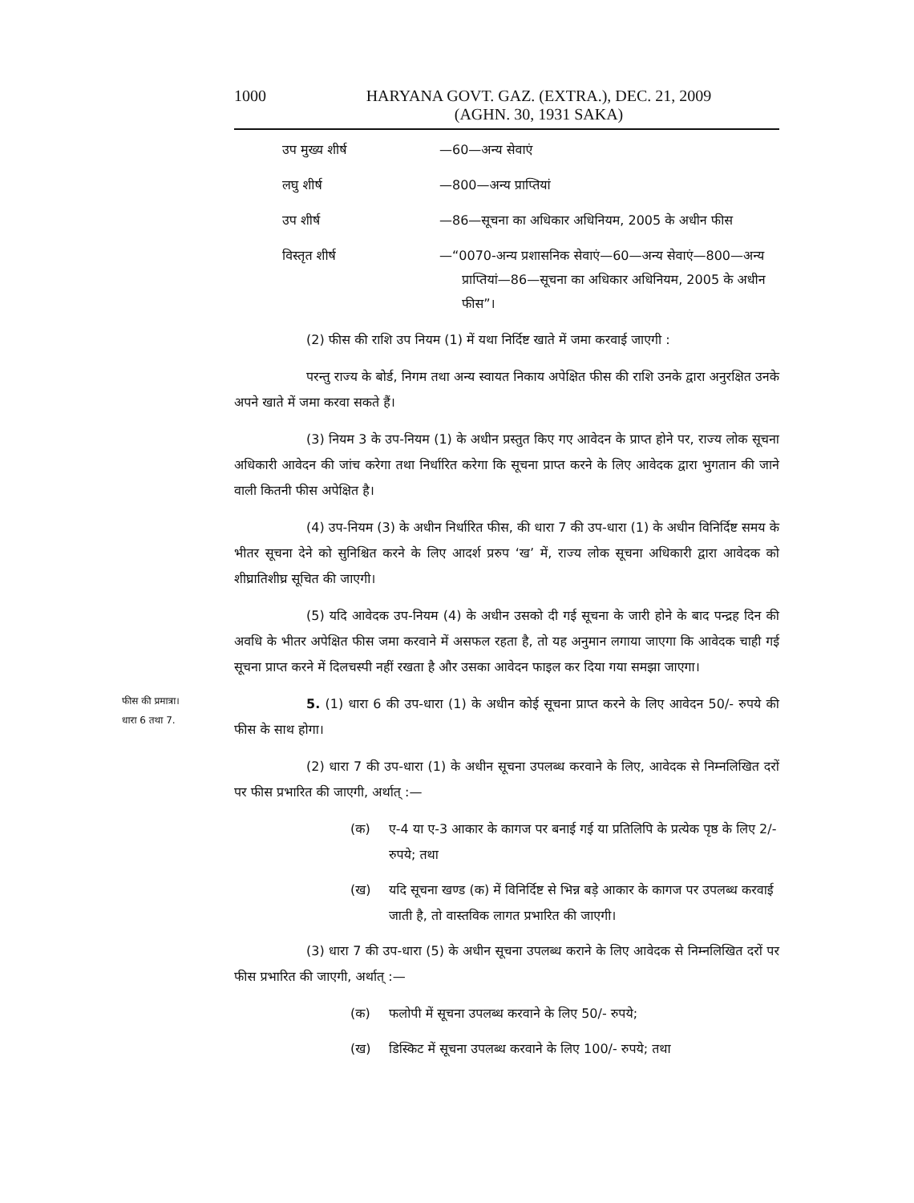1000 HARYANA GOVT. GAZ. (EXTRA.), DEC. 21, 2009
(AGHN. 30, 1931 SAKA)
उप मुख्य शीर्ष —60—अन्य सेवाएं
लघु शीर्ष —800—अन्य प्राप्तियां
उप शीर्ष —86—सूचना का अधिकार अधिनियम, 2005 के अधीन फीस
विस्तृत शीर्ष —“0070-अन्य प्रशासनिक सेवाएं—60—अन्य सेवाएं—800—अन्य प्राप्तियां—86—सूचना का अधिकार अधिनियम, 2005 के अधीन फीस”।
(2) फीस की राशि उप नियम (1) में यथा निर्दिष्ट खाते में जमा करवाई जाएगी :
परन्तु राज्य के बोर्ड, निगम तथा अन्य स्वायत निकाय अपेक्षित फीस की राशि उनके द्वारा अनुरक्षित उनके अपने खाते में जमा करवा सकते हैं।
(3) नियम 3 के उप-नियम (1) के अधीन प्रस्तुत किए गए आवेदन के प्राप्त होने पर, राज्य लोक सूचना अधिकारी आवेदन की जांच करेगा तथा निर्धारित करेगा कि सूचना प्राप्त करने के लिए आवेदक द्वारा भुगतान की जाने वाली कितनी फीस अपेक्षित है।
(4) उप-नियम (3) के अधीन निर्धारित फीस, की धारा 7 की उप-धारा (1) के अधीन विनिर्दिष्ट समय के भीतर सूचना देने को सुनिश्चित करने के लिए आदर्श प्ररुप ‘ख’ में, राज्य लोक सूचना अधिकारी द्वारा आवेदक को शीघ्रातिशीघ्र सूचित की जाएगी।
(5) यदि आवेदक उप-नियम (4) के अधीन उसको दी गई सूचना के जारी होने के बाद पन्द्रह दिन की अवधि के भीतर अपेक्षित फीस जमा करवाने में असफल रहता है, तो यह अनुमान लगाया जाएगा कि आवेदक चाही गई सूचना प्राप्त करने में दिलचस्पी नहीं रखता है और उसका आवेदन फाइल कर दिया गया समझा जाएगा।
फीस की प्रमात्रा।
धारा 6 तथा 7.
5. (1) धारा 6 की उप-धारा (1) के अधीन कोई सूचना प्राप्त करने के लिए आवेदन 50/- रुपये की फीस के साथ होगा।
(2) धारा 7 की उप-धारा (1) के अधीन सूचना उपलब्ध करवाने के लिए, आवेदक से निम्नलिखित दरों पर फीस प्रभारित की जाएगी, अर्थात् :—
(क) ए-4 या ए-3 आकार के कागज पर बनाई गई या प्रतिलिपि के प्रत्येक पृष्ठ के लिए 2/- रुपये; तथा
(ख) यदि सूचना खण्ड (क) में विनिर्दिष्ट से भिन्न बड़े आकार के कागज पर उपलब्ध करवाई जाती है, तो वास्तविक लागत प्रभारित की जाएगी।
(3) धारा 7 की उप-धारा (5) के अधीन सूचना उपलब्ध कराने के लिए आवेदक से निम्नलिखित दरों पर फीस प्रभारित की जाएगी, अर्थात् :—
(क) फलोपी में सूचना उपलब्ध करवाने के लिए 50/- रुपये;
(ख) डिस्किट में सूचना उपलब्ध करवाने के लिए 100/- रुपये; तथा